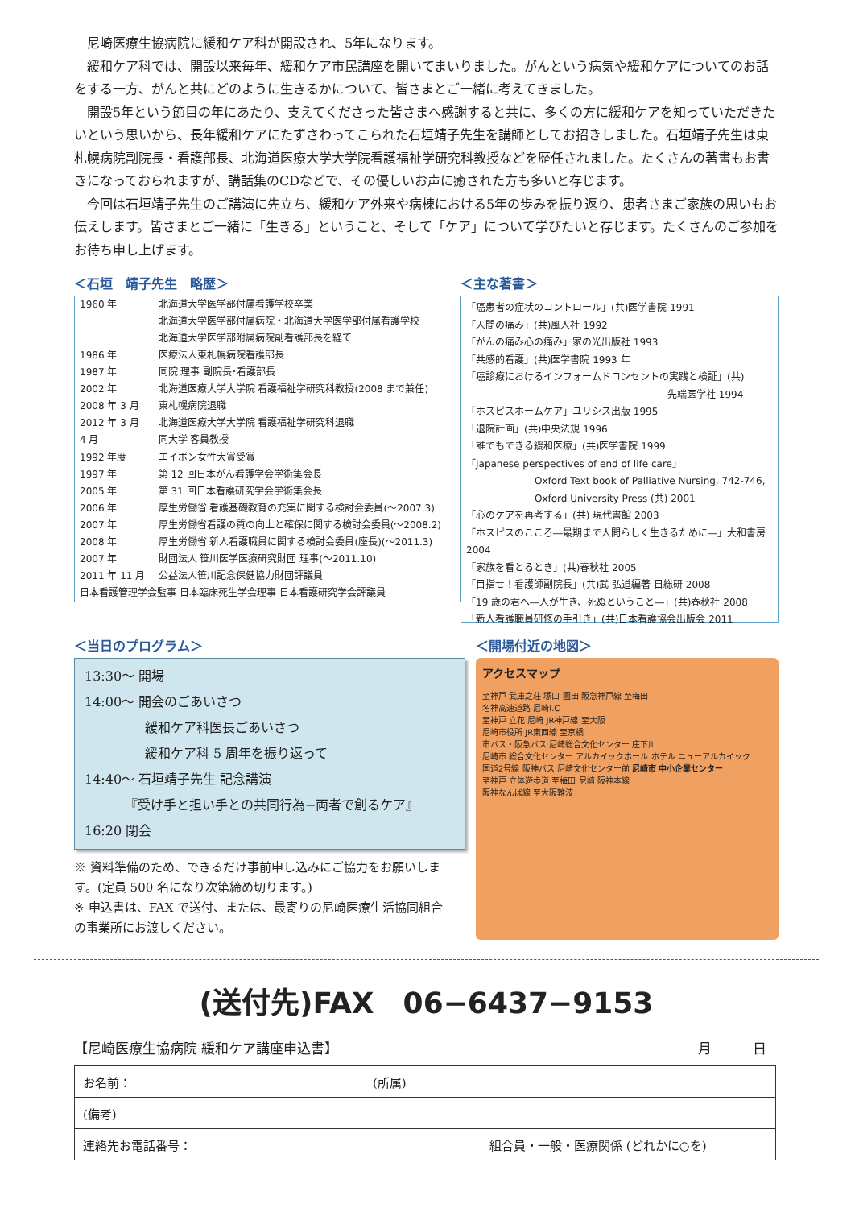尼崎医療生協病院に緩和ケア科が開設され、5年になります。
緩和ケア科では、開設以来毎年、緩和ケア市民講座を開いてまいりました。がんという病気や緩和ケアについてのお話をする一方、がんと共にどのように生きるかについて、皆さまとご一緒に考えてきました。
開設5年という節目の年にあたり、支えてくださった皆さまへ感謝すると共に、多くの方に緩和ケアを知っていただきたいという思いから、長年緩和ケアにたずさわってこられた石垣靖子先生を講師としてお招きしました。石垣靖子先生は東札幌病院副院長・看護部長、北海道医療大学大学院看護福祉学研究科教授などを歴任されました。たくさんの著書もお書きになっておられますが、講話集のCDなどで、その優しいお声に癒された方も多いと存じます。
今回は石垣靖子先生のご講演に先立ち、緩和ケア外来や病棟における5年の歩みを振り返り、患者さまご家族の思いもお伝えします。皆さまとご一緒に「生きる」ということ、そして「ケア」について学びたいと存じます。たくさんのご参加をお待ち申し上げます。
＜石垣　靖子先生　略歴＞
| 1960 年 | 北海道大学医学部付属看護学校卒業 北海道大学医学部付属病院・北海道大学医学部付属看護学校 北海道大学医学部附属病院副看護部長を経て |
| 1986 年 | 医療法人東札幌病院看護部長 |
| 1987 年 | 同院 理事 副院長･看護部長 |
| 2002 年 | 北海道医療大学大学院 看護福祉学研究科教授(2008 まで兼任) |
| 2008 年 3 月 | 東札幌病院退職 |
| 2012 年 3 月 | 北海道医療大学大学院 看護福祉学研究科退職 |
| 4 月 | 同大学 客員教授 |
| 1992 年度 | エイボン女性大賞受賞 |
| 1997 年 | 第 12 回日本がん看護学会学術集会長 |
| 2005 年 | 第 31 回日本看護研究学会学術集会長 |
| 2006 年 | 厚生労働省 看護基礎教育の充実に関する検討会委員(～2007.3) |
| 2007 年 | 厚生労働省看護の質の向上と確保に関する検討会委員(～2008.2) |
| 2008 年 | 厚生労働省 新人看護職員に関する検討会委員(座長)(～2011.3) |
| 2007 年 | 財団法人 笹川医学医療研究財団 理事(～2011.10) |
| 2011 年 11 月 | 公益法人笹川記念保健協力財団評議員 |
| 日本看護管理学会監事 日本臨床死生学会理事 日本看護研究学会評議員 | |
＜主な著書＞
「癌患者の症状のコントロール」(共)医学書院 1991
「人間の痛み」(共)風人社 1992
「がんの痛み心の痛み」家の光出版社 1993
「共感的看護」(共)医学書院 1993 年
「癌診療におけるインフォームドコンセントの実践と検証」(共)
先端医学社 1994
「ホスピスホームケア」ユリシス出版 1995
「退院計画」(共)中央法規 1996
「誰でもできる緩和医療」(共)医学書院 1999
「Japanese perspectives of end of life care」
Oxford Text book of Palliative Nursing, 742-746,
Oxford University Press (共) 2001
「心のケアを再考する」(共) 現代書館 2003
「ホスピスのこころ―最期まで人間らしく生きるために―」大和書房 2004
「家族を看とるとき」(共)春秋社 2005
「目指せ！看護師副院長」(共)武 弘道編著 日総研 2008
「19 歳の君へ―人が生き、死ぬということ―」(共)春秋社 2008
「新人看護職員研修の手引き」(共)日本看護協会出版会 2011
＜当日のプログラム＞
13:30～ 開場
14:00～ 開会のごあいさつ
緩和ケア科医長ごあいさつ
緩和ケア科 5 周年を振り返って
14:40～ 石垣靖子先生 記念講演
『受け手と担い手との共同行為−両者で創るケア』
16:20 閉会
※ 資料準備のため、できるだけ事前申し込みにご協力をお願いします。(定員 500 名になり次第締め切ります。)
※ 申込書は、FAX で送付、または、最寄りの尼崎医療生活協同組合の事業所にお渡しください。
＜開場付近の地図＞
アクセスマップ
至神戸 武庫之荘 塚口 園田 阪急神戸線 至梅田
名神高速道路 尼崎I.C
至神戸 立花 尼崎 JR神戸線 至大阪
尼崎市役所 JR東西線 至京橋
市バス・阪急バス 尼崎総合文化センター 庄下川
尼崎市 総合文化センター アルカイックホール ホテル ニューアルカイック
国道2号線 阪神バス 尼崎文化センター前 尼崎市 中小企業センター
至神戸 立体遊歩道 至梅田 尼崎 阪神本線
阪神なんば線 至大阪難波
(送付先)FAX　06−6437−9153
【尼崎医療生協病院 緩和ケア講座申込書】 月　　　日
| お名前： (所属) |
| (備考) |
| 連絡先お電話番号： 組合員・一般・医療関係 (どれかに○を) |